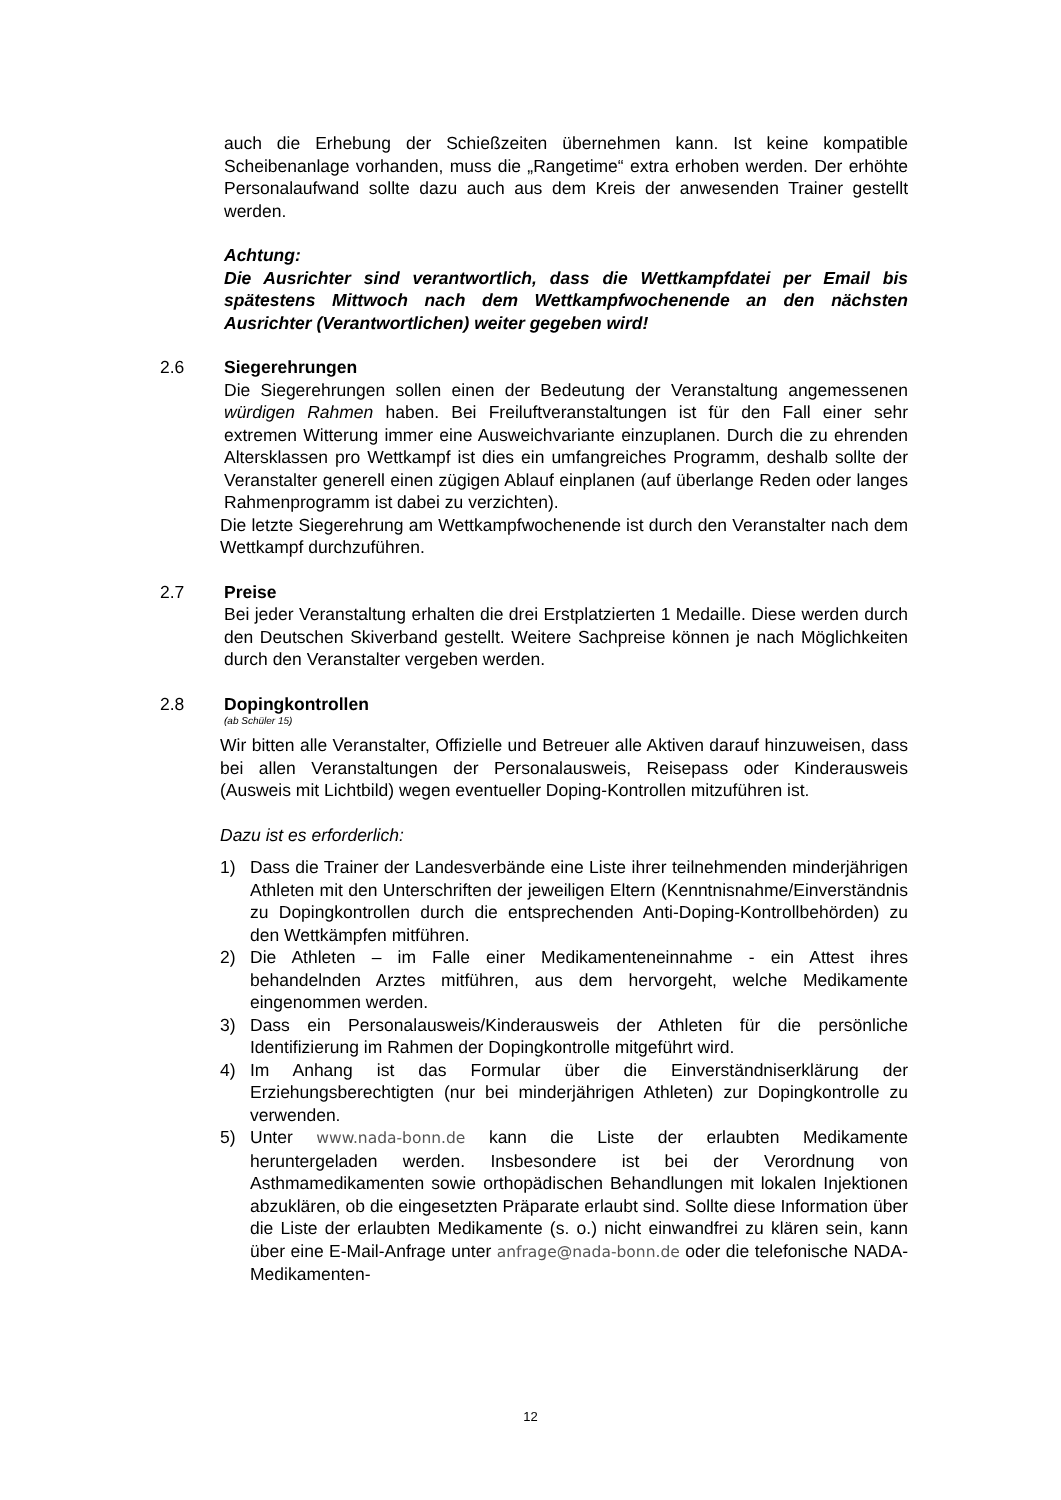auch die Erhebung der Schießzeiten übernehmen kann. Ist keine kompatible Scheibenanlage vorhanden, muss die „Rangetime“ extra erhoben werden. Der erhöhte Personalaufwand sollte dazu auch aus dem Kreis der anwesenden Trainer gestellt werden.
Achtung:
Die Ausrichter sind verantwortlich, dass die Wettkampfdatei per Email bis spätestens Mittwoch nach dem Wettkampfwochenende an den nächsten Ausrichter (Verantwortlichen) weiter gegeben wird!
2.6 Siegerehrungen
Die Siegerehrungen sollen einen der Bedeutung der Veranstaltung angemessenen würdigen Rahmen haben. Bei Freiluftveranstaltungen ist für den Fall einer sehr extremen Witterung immer eine Ausweichvariante einzuplanen. Durch die zu ehrenden Altersklassen pro Wettkampf ist dies ein umfangreiches Programm, deshalb sollte der Veranstalter generell einen zügigen Ablauf einplanen (auf überlange Reden oder langes Rahmenprogramm ist dabei zu verzichten).
Die letzte Siegerehrung am Wettkampfwochenende ist durch den Veranstalter nach dem Wettkampf durchzuführen.
2.7 Preise
Bei jeder Veranstaltung erhalten die drei Erstplatzierten 1 Medaille. Diese werden durch den Deutschen Skiverband gestellt. Weitere Sachpreise können je nach Möglichkeiten durch den Veranstalter vergeben werden.
2.8 Dopingkontrollen
(ab Schüler 15)
Wir bitten alle Veranstalter, Offizielle und Betreuer alle Aktiven darauf hinzuweisen, dass bei allen Veranstaltungen der Personalausweis, Reisepass oder Kinderausweis (Ausweis mit Lichtbild) wegen eventueller Doping-Kontrollen mitzuführen ist.
Dazu ist es erforderlich:
1) Dass die Trainer der Landesverbände eine Liste ihrer teilnehmenden minderjährigen Athleten mit den Unterschriften der jeweiligen Eltern (Kenntnisnahme/Einverständnis zu Dopingkontrollen durch die entsprechenden Anti-Doping-Kontrollbehörden) zu den Wettkämpfen mitführen.
2) Die Athleten – im Falle einer Medikamenteneinnahme - ein Attest ihres behandelnden Arztes mitführen, aus dem hervorgeht, welche Medikamente eingenommen werden.
3) Dass ein Personalausweis/Kinderausweis der Athleten für die persönliche Identifizierung im Rahmen der Dopingkontrolle mitgeführt wird.
4) Im Anhang ist das Formular über die Einverständniserklärung der Erziehungsberechtigten (nur bei minderjährigen Athleten) zur Dopingkontrolle zu verwenden.
5) Unter www.nada-bonn.de kann die Liste der erlaubten Medikamente heruntergeladen werden. Insbesondere ist bei der Verordnung von Asthmamedikamenten sowie orthopädischen Behandlungen mit lokalen Injektionen abzuklären, ob die eingesetzten Präparate erlaubt sind. Sollte diese Information über die Liste der erlaubten Medikamente (s. o.) nicht einwandfrei zu klären sein, kann über eine E-Mail-Anfrage unter anfrage@nada-bonn.de oder die telefonische NADA-Medikamenten-
12